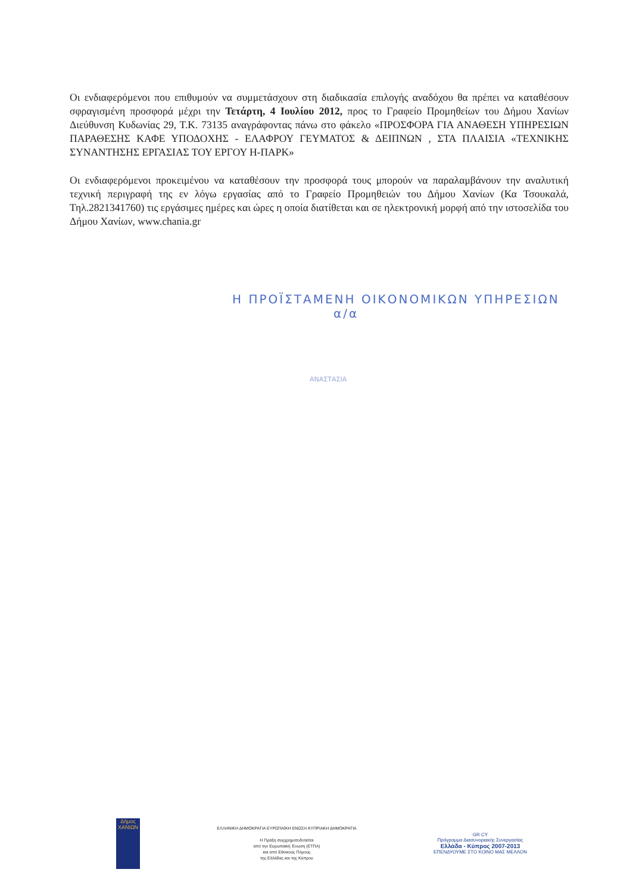Οι ενδιαφερόμενοι που επιθυμούν να συμμετάσχουν στη διαδικασία επιλογής αναδόχου θα πρέπει να καταθέσουν σφραγισμένη προσφορά μέχρι την Τετάρτη, 4 Ιουλίου 2012, προς το Γραφείο Προμηθείων του Δήμου Χανίων Διεύθυνση Κυδωνίας 29, Τ.Κ. 73135 αναγράφοντας πάνω στο φάκελο «ΠΡΟΣΦΟΡΑ ΓΙΑ ΑΝΑΘΕΣΗ ΥΠΗΡΕΣΙΩΝ ΠΑΡΑΘΕΣΗΣ ΚΑΦΕ ΥΠΟΔΟΧΗΣ - ΕΛΑΦΡΟΥ ΓΕΥΜΑΤΟΣ & ΔΕΙΠΝΩΝ , ΣΤΑ ΠΛΑΙΣΙΑ «ΤΕΧΝΙΚΗΣ ΣΥΝΑΝΤΗΣΗΣ ΕΡΓΑΣΙΑΣ ΤΟΥ ΕΡΓΟΥ Η-ΠΑΡΚ»
Οι ενδιαφερόμενοι προκειμένου να καταθέσουν την προσφορά τους μπορούν να παραλαμβάνουν την αναλυτική τεχνική περιγραφή της εν λόγω εργασίας από το Γραφείο Προμηθειών του Δήμου Χανίων (Κα Τσουκαλά, Τηλ.2821341760) τις εργάσιμες ημέρες και ώρες η οποία διατίθεται και σε ηλεκτρονική μορφή από την ιστοσελίδα του Δήμου Χανίων, www.chania.gr
Η ΠΡΟΪΣΤΑΜΕΝΗ ΟΙΚΟΝΟΜΙΚΩΝ ΥΠΗΡΕΣΙΩΝ
α/α
ΑΝΑΣΤΑΣΙΑ
Δήμος
ΧΑΝΙΩΝ
ΕΛΛΗΝΙΚΗ ΔΗΜΟΚΡΑΤΙΑ ΕΥΡΩΠΑΪΚΗ ΕΝΩΣΗ ΚΥΠΡΙΑΚΗ ΔΗΜΟΚΡΑΤΙΑ
Η Πράξη συγχρηματοδοτείται
από την Ευρωπαϊκή Ένωση (ΕΤΠΑ)
και από Εθνικούς Πόρους
της Ελλάδας και της Κύπρου
GR CY
Πρόγραμμα Διασυνοριακής Συνεργασίας
Ελλάδα - Κύπρος 2007-2013
ΕΠΕΝΔΥΟΥΜΕ ΣΤΟ ΚΟΙΝΟ ΜΑΣ ΜΕΛΛΟΝ